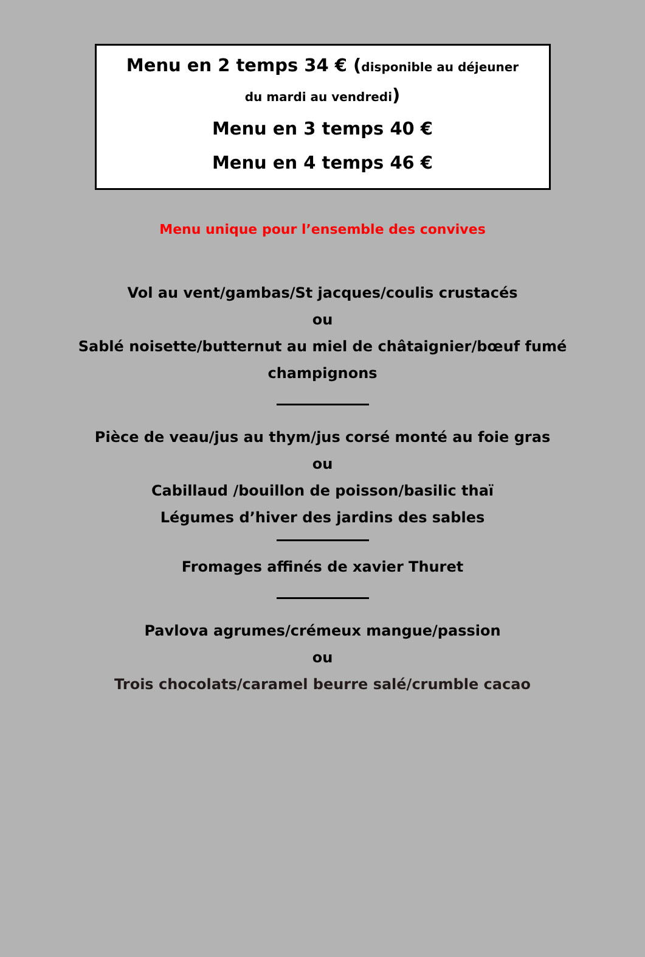Menu en 2 temps 34 € (disponible au déjeuner
du mardi au vendredi)
Menu en 3 temps 40 €
Menu en 4 temps 46 €
Menu unique pour l’ensemble des convives
Vol au vent/gambas/St jacques/coulis crustacés
ou
Sablé noisette/butternut au miel de châtaignier/bœuf fumé
champignons
Pièce de veau/jus au thym/jus corsé monté au foie gras
ou
Cabillaud /bouillon de poisson/basilic thaï
Légumes d’hiver des jardins des sables
Fromages affinés de xavier Thuret
Pavlova agrumes/crémeux mangue/passion
ou
Trois chocolats/caramel beurre salé/crumble cacao